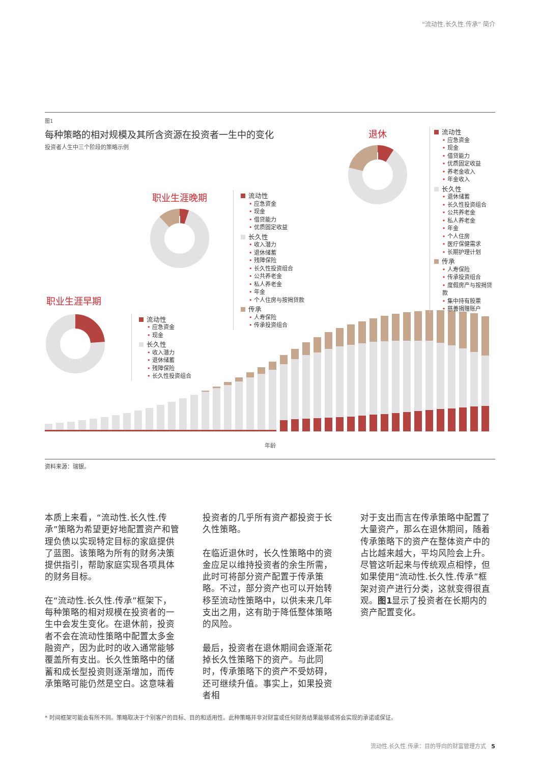“流动性.长久性.传承” 简介
图1
每种策略的相对规模及其所含资源在投资者一生中的变化
投资者人生中三个阶段的策略示例
职业生涯晚期
流动性
• 应急资金
• 现金
• 借贷能力
• 优质固定收益
长久性
• 收入潜力
• 退休储蓄
• 残障保险
• 长久性投资组合
• 公共养老金
• 私人养老金
• 年金
• 个人住房与按揭贷款
传承
• 人寿保险
• 传承投资组合
职业生涯早期
流动性
• 应急资金
• 现金
长久性
• 收入潜力
• 退休储蓄
• 残障保险
• 长久性投资组合
退休
流动性
• 应急资金
• 现金
• 借贷能力
• 优质固定收益
• 养老金收入
• 年金收入
长久性
• 退休储蓄
• 长久性投资组合
• 公共养老金
• 私人养老金
• 年金
• 个人住房
• 医疗保健需求
• 长期护理计划
传承
• 人寿保险
• 传承投资组合
• 度假房产与按揭贷款
• 集中持有股票
• 慈善捐赠账户
年龄
资料来源：瑞银。
本质上来看，“流动性.长久性.传承”策略为希望更好地配置资产和管理负债以实现特定目标的家庭提供了蓝图。该策略为所有的财务决策提供指引，帮助家庭实现各项具体的财务目标。
在“流动性.长久性.传承”框架下，每种策略的相对规模在投资者的一生中会发生变化。在退休前，投资者不会在流动性策略中配置太多金融资产，因为此时的收入通常能够覆盖所有支出。长久性策略中的储蓄和成长型投资则逐渐增加，而传承策略可能仍然是空白。这意味着
投资者的几乎所有资产都投资于长久性策略。
在临近退休时，长久性策略中的资金应足以维持投资者的余生所需，此时可将部分资产配置于传承策略。不过，部分资产也可以开始转移至流动性策略中，以供未来几年支出之用，这有助于降低整体策略的风险。
最后，投资者在退休期间会逐渐花掉长久性策略下的资产。与此同时，传承策略下的资产不受妨碍，还可继续升值。事实上，如果投资者相
对于支出而言在传承策略中配置了大量资产，那么在退休期间，随着传承策略下的资产在整体资产中的占比越来越大，平均风险会上升。尽管这听起来与传统观点相悖，但如果使用“流动性.长久性.传承”框架对资产进行分类，这就变得很直观。图1显示了投资者在长期内的资产配置变化。
* 时间框架可能会有所不同。策略取决于个别客户的目标、目的和适用性。此种策略并非对财富或任何财务结果能够或将会实现的承诺或保证。
流动性.长久性.传承：目的导向的财富管理方式 5